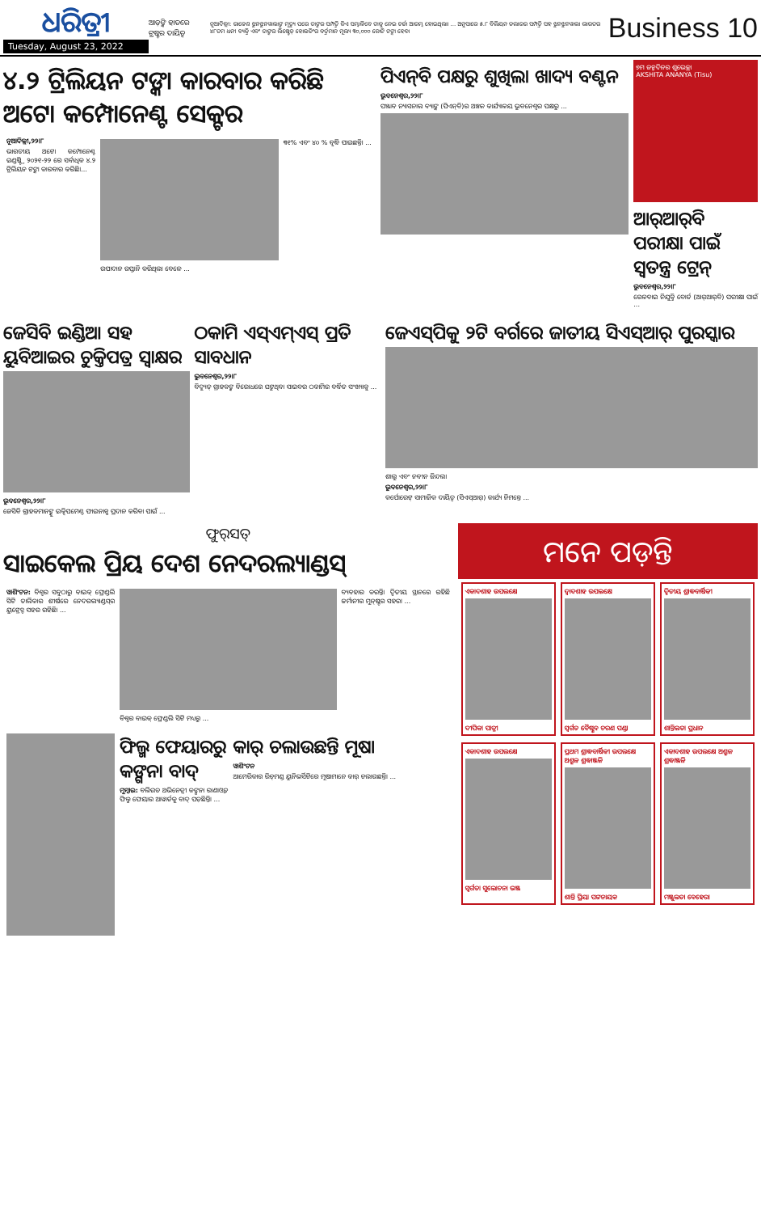ଧରିତ୍ରୀ
Tuesday, August 23, 2022
ଆଡ଼ିଙ୍କ ହାତରେ ଟ୍ରଷ୍ଟର ଦାୟିତ୍ୱ
ନୂଆଦିଲ୍ଲୀ: ରାକେଶ ଝୁନଝୁନୱାଲାଙ୍କ ମୃତ୍ୟୁ ପରେ ତାଙ୍କର ସମ୍ପତ୍ତି କିଏ ସମ୍ଭାଳିବେ ତାକୁ ନେଇ ଚର୍ଚ୍ଚା ଆରମ୍ଭ ହୋଇଥିଲା। ... ଅନୁସାରେ ୫.୮ ବିଲିୟନ ଡଲାରର ସମ୍ପତ୍ତି ସହ ଝୁନଝୁନୱାଲା ଭାରତର ୪୮ତମ ଧନୀ ବ୍ୟକ୍ତି ଏବଂ ତାଙ୍କର ଲିଷ୍ଟେଡ୍ ହୋଲଡିଂର ବର୍ତ୍ତମାନ ମୂଲ୍ୟ ୩୦,୦୦୦ କୋଟି ଟଙ୍କା ହେବ।
Business 10
୪.୨ ଟ୍ରିଲିୟନ ଟଙ୍କା କାରବାର କରିଛି ଅଟୋ କମ୍ପୋନେଣ୍ଟ ସେକ୍ଟର
ନୂଆଦିଲ୍ଲୀ,୨୨।୮
ଭାରତୀୟ ଅଟୋ କମ୍ପୋନେଣ୍ଟ ଇଣ୍ଡଷ୍ଟ୍ରି ୨୦୨୧-୨୨ ରେ ସର୍ବାଧିକ ୪.୨ ଟ୍ରିଲିୟନ ଟଙ୍କା କାରବାର କରିଛି।...
ଉପାଦାନ ରପ୍ତାନି କରିଥିଲା ବେଳେ ...
୩୧% ଏବଂ ୪୦ % ବୃଦ୍ଧି ପାଇଛନ୍ତି। ...
ପିଏନ୍‌ବି ପକ୍ଷରୁ ଶୁଖିଲା ଖାଦ୍ୟ ବଣ୍ଟନ
ଭୁବନେଶ୍ୱର,୨୨।୮
ପଞ୍ଜାବ ନ୍ୟାସନାଲ ବ୍ୟାଙ୍କ (ପିଏନ୍‌ବି)ର ଅଞ୍ଚଳ କାର୍ଯ୍ୟାଳୟ ଭୁବନେଶ୍ୱର ପକ୍ଷରୁ ...
୭ମ ଜନ୍ମଦିନର ଶୁଭେଚ୍ଛା
AKSHITA ANANYA (Tisu)
ଆର୍‌ଆର୍‌ବି ପରୀକ୍ଷା ପାଇଁ ସ୍ୱତନ୍ତ୍ର ଟ୍ରେନ୍
ଭୁବନେଶ୍ୱର,୨୨।୮
ରେଳବାଇ ନିଯୁକ୍ତି ବୋର୍ଡ (ଆର୍‌ଆର୍‌ବି) ପରୀକ୍ଷା ପାଇଁ ...
ଜେସିବି ଇଣ୍ଡିଆ ସହ ୟୁବିଆଇର ଚୁକ୍ତିପତ୍ର ସ୍ୱାକ୍ଷର
ଭୁବନେଶ୍ୱର,୨୨।୮
ଜେସିବି ଗ୍ରାହକମାନଙ୍କୁ ଇକ୍ୱିପମେଣ୍ଟ ଫାଇନାନ୍ସ ପ୍ରଦାନ କରିବା ପାଇଁ ...
ଠକାମି ଏସ୍‌ଏମ୍‌ଏସ୍ ପ୍ରତି ସାବଧାନ
ଭୁବନେଶ୍ୱର,୨୨।୮
ବିଦ୍ୟୁତ୍ ଗ୍ରାହକଙ୍କ ବିରୋଧରେ ଘଟୁଥିବା ସାଇବର ଠକାମିର ବର୍ଦ୍ଧିତ ସଂଖ୍ୟାକୁ ...
ଜେଏସ୍‌ପିକୁ ୨ଟି ବର୍ଗରେ ଜାତୀୟ ସିଏସ୍‌ଆର୍ ପୁରସ୍କାର
ଶାଲୁ ଏବଂ ନବୀନ ଜିନ୍ଦଲ।
ଭୁବନେଶ୍ୱର,୨୨।୮
କର୍ପୋରେଟ୍ ସାମାଜିକ ଦାୟିତ୍ୱ (ସିଏସ୍‌ଆର୍) କାର୍ଯ୍ୟ ନିମନ୍ତେ ...
ଫୁର୍‌ସତ୍
ସାଇକେଲ ପ୍ରିୟ ଦେଶ ନେଦରଲ୍ୟାଣ୍ଡସ୍
ୱାଶିଂଟନ: ବିଶ୍ୱର ସବୁଠାରୁ ବାଇକ୍ ଫ୍ରେଣ୍ଡଲି ସିଟି ତାଲିକାର ଶୀର୍ଷରେ ନେଦରଲ୍ୟାଣ୍ଡସ୍‌ର ୟୁଟ୍ରେଚ୍ଟ ସହର ରହିଛି। ...
ବିଶ୍ୱର ବାଇକ୍ ଫ୍ରେଣ୍ଡଲି ସିଟି ମଧ୍ୟରୁ ...
ବ୍ୟବହାର କରନ୍ତି। ଦ୍ୱିତୀୟ ସ୍ଥାନରେ ରହିଛି ଜର୍ମାନୀର ମୁନ୍‌ଷ୍ଟର ସହର। ...
ଫିଲ୍ମ ଫେୟାରରୁ କଙ୍ଗନା ବାଦ୍
ମୁମ୍ବାଇ: ବଲିଉଡ ଅଭିନେତ୍ରୀ କଙ୍ଗନା ରାଣାଓ୍ୱତ ଫିଲ୍ମ ଫେୟାର ଆୱାର୍ଡକୁ ବାଦ୍ ପଡ଼ିଛନ୍ତି। ...
କାର୍ ଚଲାଉଛନ୍ତି ମୂଷା
ୱାଶିଂଟନ
ଆମେରିକାର ରିଚ୍‌ମଣ୍ଡ ୟୁନିଭର୍ସିଟିରେ ମୂଷାମାନେ କାର୍ ଚଲାଉଛନ୍ତି। ...
ମନେ ପଡ଼ନ୍ତି
ଏକାଦଶାହ ଉପଲକ୍ଷେ
ଦୀପିକା ପାତ୍ରୀ
ଦ୍ୱାଦଶାହ ଉପଲକ୍ଷେ
ସ୍ୱର୍ଗତ ବୈଷ୍ଣବ ଚରଣ ପଣ୍ଡା
ଦ୍ୱିତୀୟ ଶ୍ରାଦ୍ଧବାର୍ଷିକୀ
ଶାନ୍ତିଲତା ପ୍ରଧାନ
ଏକାଦଶାହ ଉପଲକ୍ଷେ
ସ୍ୱର୍ଗତା ସୁଲୋଚନା ଭଞ୍ଜ
ପ୍ରଥମ ଶ୍ରାଦ୍ଧବାର୍ଷିକୀ ଉପଲକ୍ଷେ ଅଶ୍ରୁଳ ଶ୍ରଦ୍ଧାଞ୍ଜଳି
ଶାନ୍ତି ପ୍ରିୟା ପଟ୍ଟନାୟକ
ଏକାଦଶାହ ଉପଲକ୍ଷେ ଅଶ୍ରୁଳ ଶ୍ରଦ୍ଧାଞ୍ଜଳି
ମଞ୍ଜୁଲତା ବେହେରା